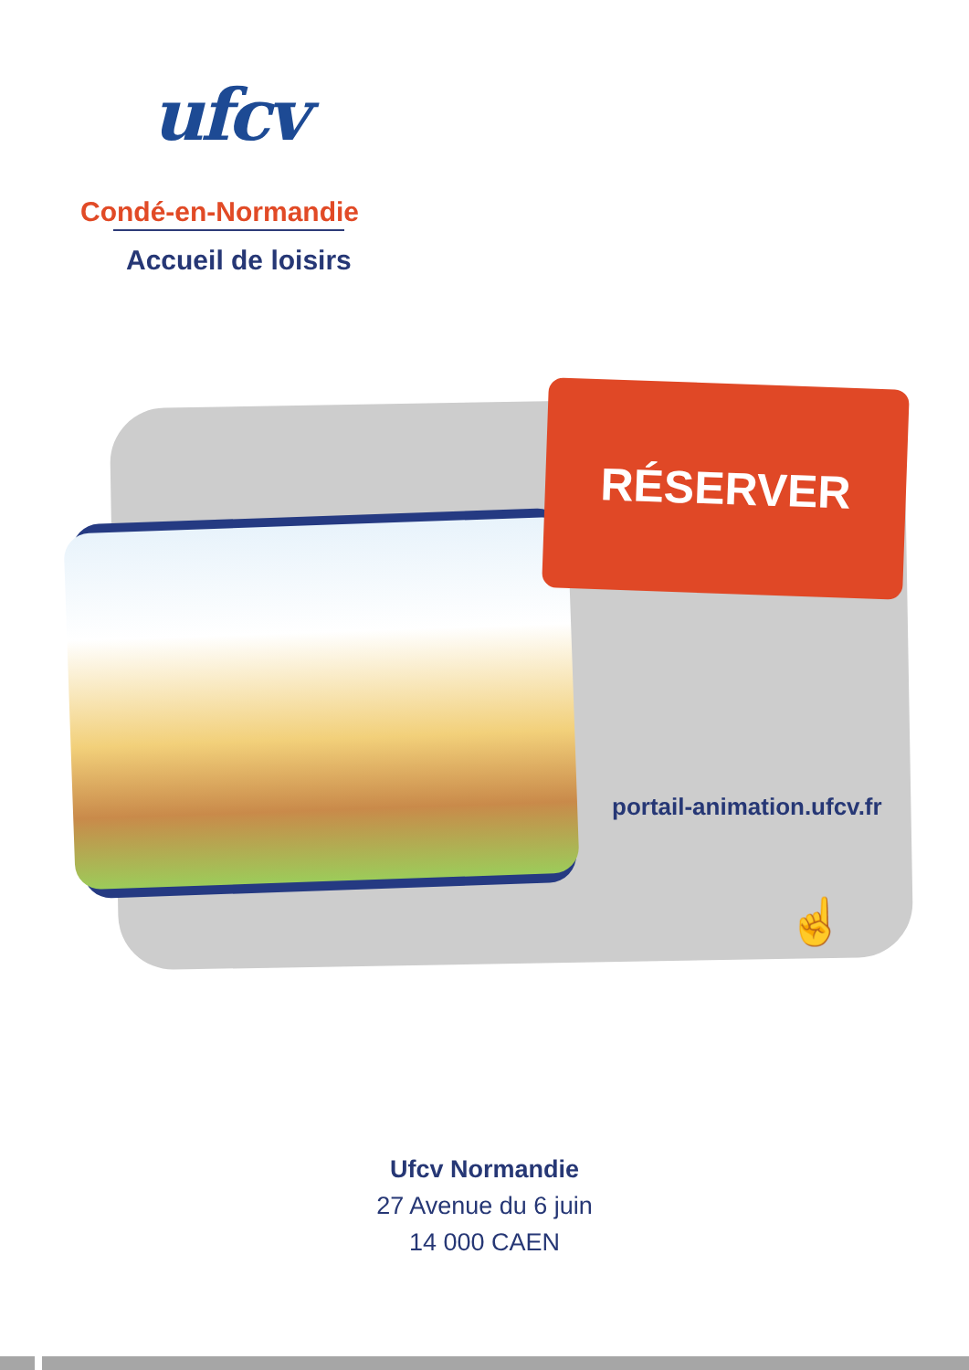ufcv
Condé-en-Normandie
Accueil de loisirs
RÉSERVER
portail-animation.ufcv.fr
☝
Ufcv Normandie
27 Avenue du 6 juin
14 000 CAEN